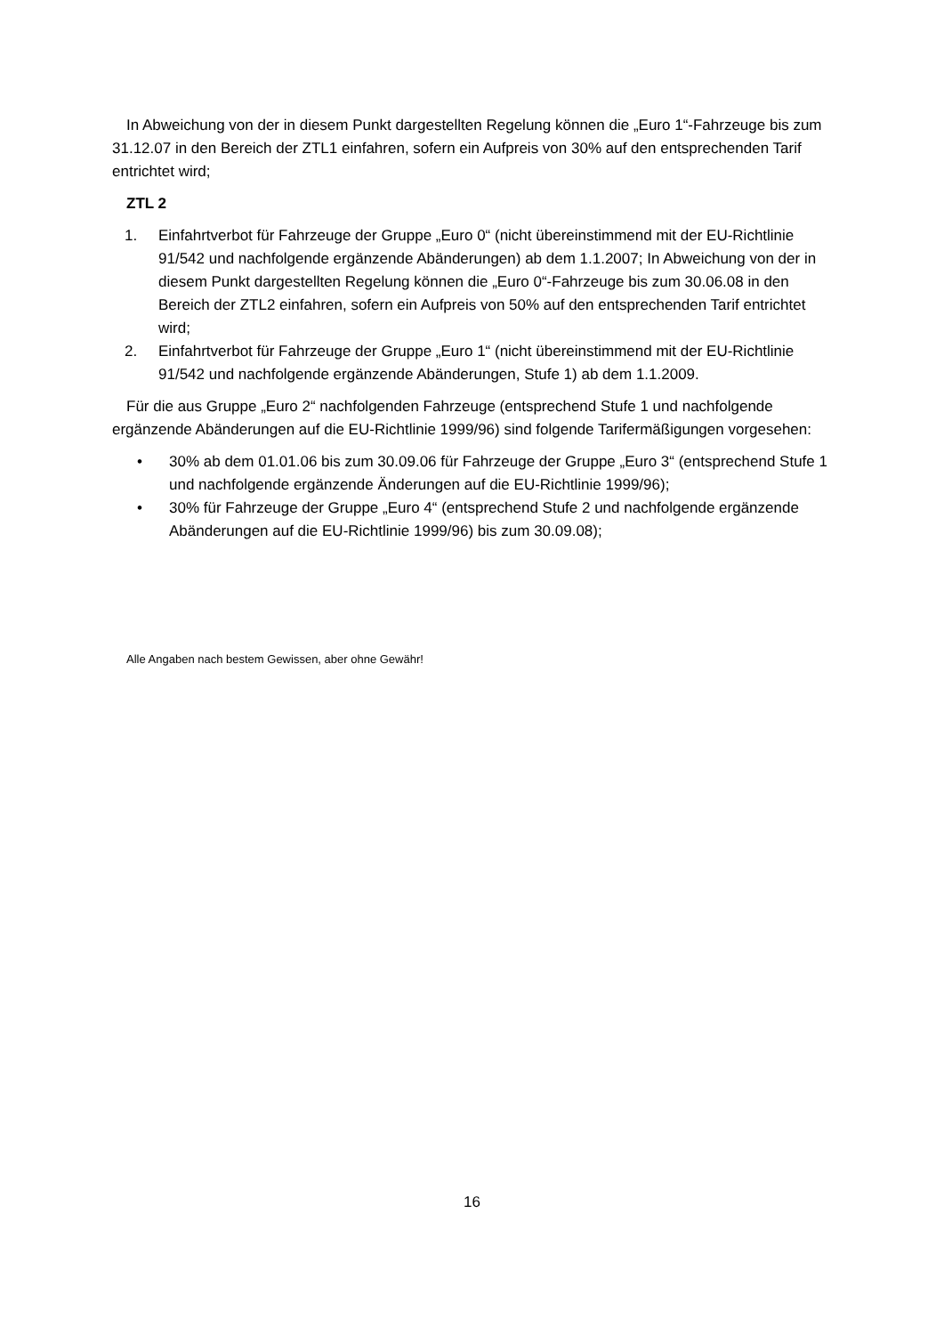In Abweichung von der in diesem Punkt dargestellten Regelung können die „Euro 1“-Fahrzeuge bis zum 31.12.07 in den Bereich der ZTL1 einfahren, sofern ein Aufpreis von 30% auf den entsprechenden Tarif entrichtet wird;
ZTL 2
1. Einfahrtverbot für Fahrzeuge der Gruppe „Euro 0“ (nicht übereinstimmend mit der EU-Richtlinie 91/542 und nachfolgende ergänzende Abänderungen) ab dem 1.1.2007; In Abweichung von der in diesem Punkt dargestellten Regelung können die „Euro 0“-Fahrzeuge bis zum 30.06.08 in den Bereich der ZTL2 einfahren, sofern ein Aufpreis von 50% auf den entsprechenden Tarif entrichtet wird;
2. Einfahrtverbot für Fahrzeuge der Gruppe „Euro 1“ (nicht übereinstimmend mit der EU-Richtlinie 91/542 und nachfolgende ergänzende Abänderungen, Stufe 1) ab dem 1.1.2009.
Für die aus Gruppe „Euro 2“ nachfolgenden Fahrzeuge (entsprechend Stufe 1 und nachfolgende ergänzende Abänderungen auf die EU-Richtlinie 1999/96) sind folgende Tarifermäßigungen vorgesehen:
• 30% ab dem 01.01.06 bis zum 30.09.06 für Fahrzeuge der Gruppe „Euro 3“ (entsprechend Stufe 1 und nachfolgende ergänzende Änderungen auf die EU-Richtlinie 1999/96);
• 30% für Fahrzeuge der Gruppe „Euro 4“ (entsprechend Stufe 2 und nachfolgende ergänzende Abänderungen auf die EU-Richtlinie 1999/96) bis zum 30.09.08);
Alle Angaben nach bestem Gewissen, aber ohne Gewähr!
16